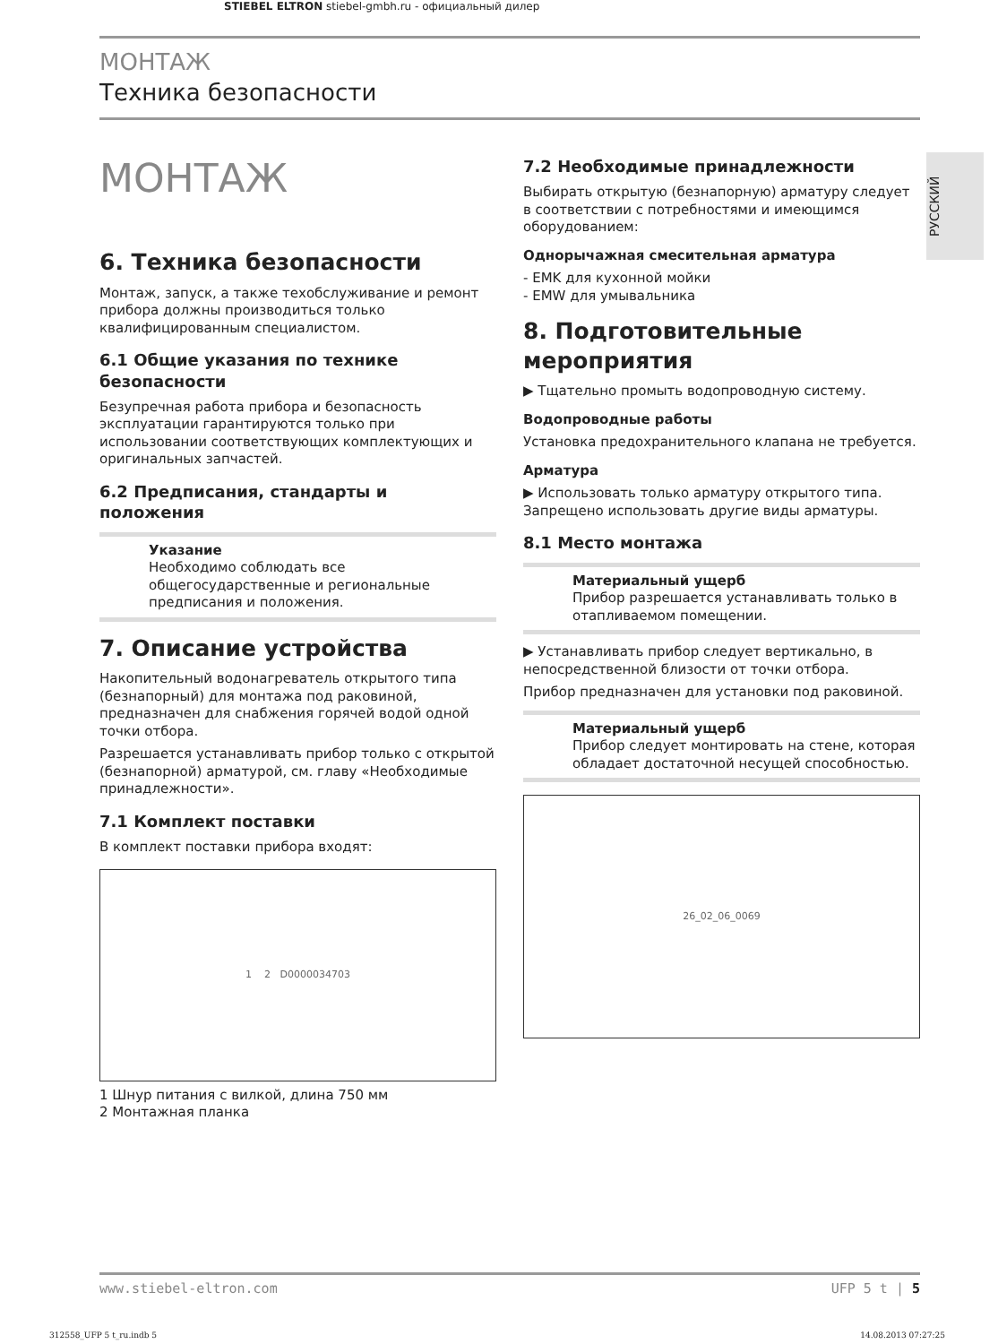STIEBEL ELTRON stiebel-gmbh.ru - официальный дилер
МОНТАЖ
Техника безопасности
РУССКИЙ
МОНТАЖ
6. Техника безопасности
Монтаж, запуск, а также техобслуживание и ремонт прибора должны производиться только квалифицированным специалистом.
6.1 Общие указания по технике безопасности
Безупречная работа прибора и безопасность эксплуатации гарантируются только при использовании соответствующих комплектующих и оригинальных запчастей.
6.2 Предписания, стандарты и положения
Указание
Необходимо соблюдать все общегосударственные и региональные предписания и положения.
7. Описание устройства
Накопительный водонагреватель открытого типа (безнапорный) для монтажа под раковиной, предназначен для снабжения горячей водой одной точки отбора.
Разрешается устанавливать прибор только с открытой (безнапорной) арматурой, см. главу «Необходимые принадлежности».
7.1 Комплект поставки
В комплект поставки прибора входят:
1 2 D0000034703
1 Шнур питания с вилкой, длина 750 мм
2 Монтажная планка
7.2 Необходимые принадлежности
Выбирать открытую (безнапорную) арматуру следует в соответствии с потребностями и имеющимся оборудованием:
Однорычажная смесительная арматура
- EMK для кухонной мойки
- EMW для умывальника
8. Подготовительные мероприятия
▶ Тщательно промыть водопроводную систему.
Водопроводные работы
Установка предохранительного клапана не требуется.
Арматура
▶ Использовать только арматуру открытого типа. Запрещено использовать другие виды арматуры.
8.1 Место монтажа
Материальный ущерб
Прибор разрешается устанавливать только в отапливаемом помещении.
▶ Устанавливать прибор следует вертикально, в непосредственной близости от точки отбора.
Прибор предназначен для установки под раковиной.
Материальный ущерб
Прибор следует монтировать на стене, которая обладает достаточной несущей способностью.
26_02_06_0069
www.stiebel-eltron.com UFP 5 t | 5
312558_UFP 5 t_ru.indb 5 14.08.2013 07:27:25